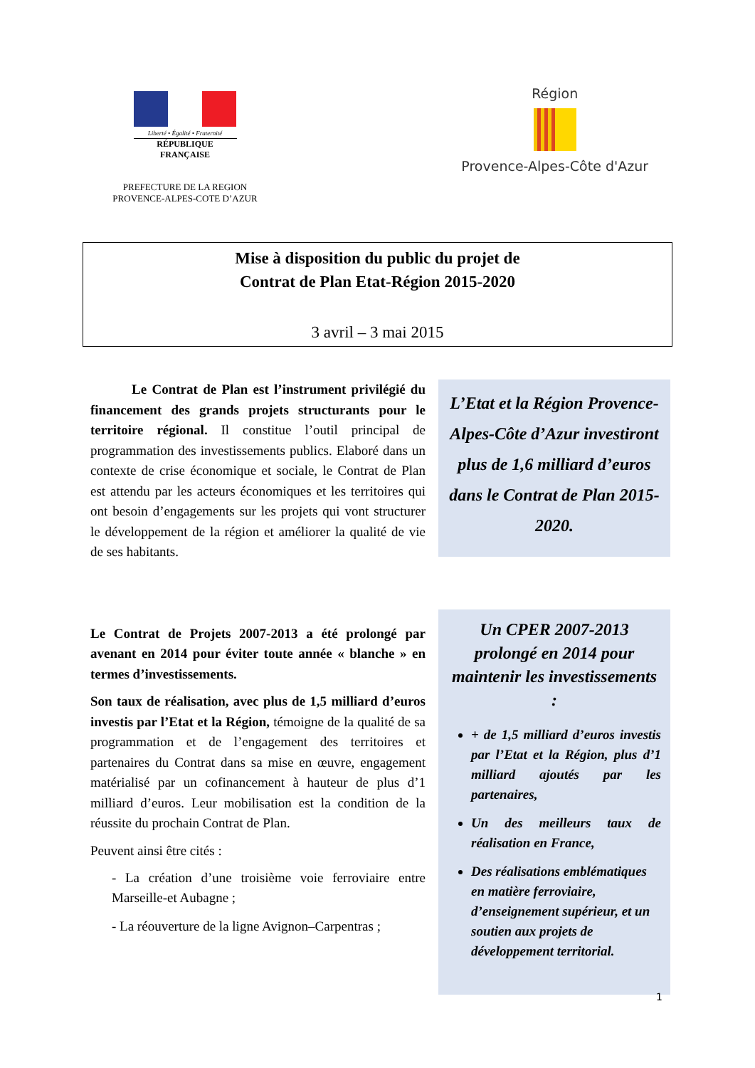Liberté • Égalité • Fraternité
RÉPUBLIQUE FRANÇAISE
PREFECTURE DE LA REGION
PROVENCE-ALPES-COTE D’AZUR
Région
Provence-Alpes-Côte d'Azur
Mise à disposition du public du projet de
Contrat de Plan Etat-Région 2015-2020
3 avril – 3 mai 2015
Le Contrat de Plan est l’instrument privilégié du financement des grands projets structurants pour le territoire régional. Il constitue l’outil principal de programmation des investissements publics. Elaboré dans un contexte de crise économique et sociale, le Contrat de Plan est attendu par les acteurs économiques et les territoires qui ont besoin d’engagements sur les projets qui vont structurer le développement de la région et améliorer la qualité de vie de ses habitants.
L’Etat et la Région Provence-Alpes-Côte d’Azur investiront plus de 1,6 milliard d’euros dans le Contrat de Plan 2015-2020.
Le Contrat de Projets 2007-2013 a été prolongé par avenant en 2014 pour éviter toute année « blanche » en termes d’investissements.
Son taux de réalisation, avec plus de 1,5 milliard d’euros investis par l’Etat et la Région, témoigne de la qualité de sa programmation et de l’engagement des territoires et partenaires du Contrat dans sa mise en œuvre, engagement matérialisé par un cofinancement à hauteur de plus d’1 milliard d’euros. Leur mobilisation est la condition de la réussite du prochain Contrat de Plan.
Peuvent ainsi être cités :
- La création d’une troisième voie ferroviaire entre Marseille-et Aubagne ;
- La réouverture de la ligne Avignon–Carpentras ;
Un CPER 2007-2013 prolongé en 2014 pour maintenir les investissements :
+ de 1,5 milliard d’euros investis par l’Etat et la Région, plus d’1 milliard ajoutés par les partenaires,
Un des meilleurs taux de réalisation en France,
Des réalisations emblématiques en matière ferroviaire, d’enseignement supérieur, et un soutien aux projets de développement territorial.
1